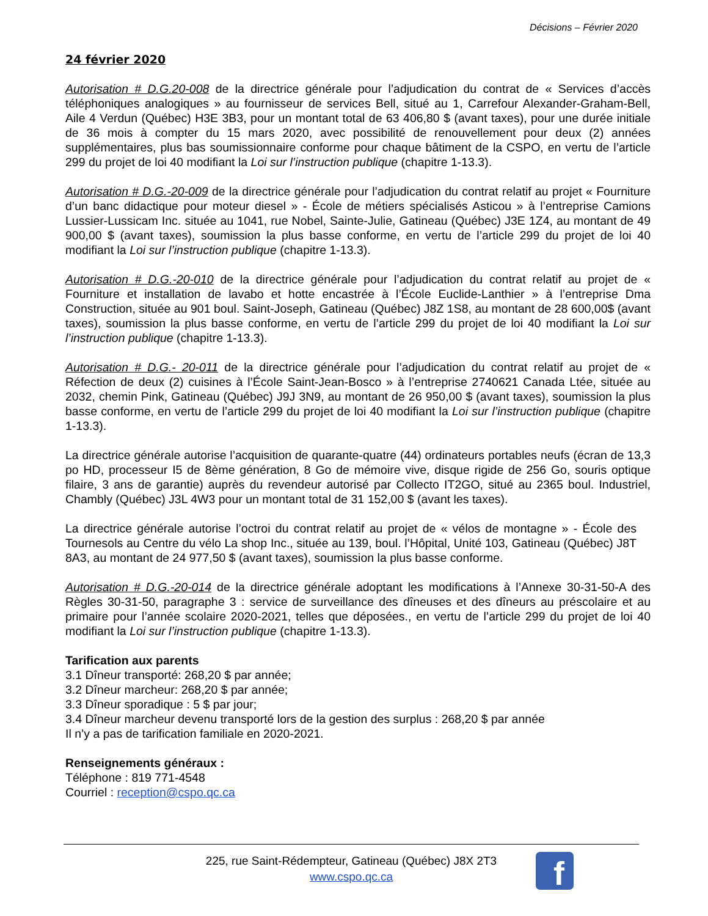Décisions – Février 2020
24 février 2020
Autorisation # D.G.20-008 de la directrice générale pour l’adjudication du contrat de « Services d’accès téléphoniques analogiques » au fournisseur de services Bell, situé au 1, Carrefour Alexander-Graham-Bell, Aile 4 Verdun (Québec) H3E 3B3, pour un montant total de 63 406,80 $ (avant taxes), pour une durée initiale de 36 mois à compter du 15 mars 2020, avec possibilité de renouvellement pour deux (2) années supplémentaires, plus bas soumissionnaire conforme pour chaque bâtiment de la CSPO, en vertu de l’article 299 du projet de loi 40 modifiant la Loi sur l’instruction publique (chapitre 1-13.3).
Autorisation # D.G.-20-009 de la directrice générale pour l’adjudication du contrat relatif au projet « Fourniture d’un banc didactique pour moteur diesel » - École de métiers spécialisés Asticou » à l’entreprise Camions Lussier-Lussicam Inc. située au 1041, rue Nobel, Sainte-Julie, Gatineau (Québec) J3E 1Z4, au montant de 49 900,00 $ (avant taxes), soumission la plus basse conforme, en vertu de l’article 299 du projet de loi 40 modifiant la Loi sur l’instruction publique (chapitre 1-13.3).
Autorisation # D.G.-20-010 de la directrice générale pour l’adjudication du contrat relatif au projet de « Fourniture et installation de lavabo et hotte encastrée à l’École Euclide-Lanthier » à l’entreprise Dma Construction, située au 901 boul. Saint-Joseph, Gatineau (Québec) J8Z 1S8, au montant de 28 600,00$ (avant taxes), soumission la plus basse conforme, en vertu de l’article 299 du projet de loi 40 modifiant la Loi sur l’instruction publique (chapitre 1-13.3).
Autorisation # D.G.- 20-011 de la directrice générale pour l’adjudication du contrat relatif au projet de « Réfection de deux (2) cuisines à l’École Saint-Jean-Bosco » à l’entreprise 2740621 Canada Ltée, située au 2032, chemin Pink, Gatineau (Québec) J9J 3N9, au montant de 26 950,00 $ (avant taxes), soumission la plus basse conforme, en vertu de l’article 299 du projet de loi 40 modifiant la Loi sur l’instruction publique (chapitre 1-13.3).
La directrice générale autorise l’acquisition de quarante-quatre (44) ordinateurs portables neufs (écran de 13,3 po HD, processeur I5 de 8ème génération, 8 Go de mémoire vive, disque rigide de 256 Go, souris optique filaire, 3 ans de garantie) auprès du revendeur autorisé par Collecto IT2GO, situé au 2365 boul. Industriel, Chambly (Québec) J3L 4W3 pour un montant total de 31 152,00 $ (avant les taxes).
La directrice générale autorise l’octroi du contrat relatif au projet de « vélos de montagne » - École des Tournesols au Centre du vélo La shop Inc., située au 139, boul. l’Hôpital, Unité 103, Gatineau (Québec) J8T 8A3, au montant de 24 977,50 $ (avant taxes), soumission la plus basse conforme.
Autorisation # D.G.-20-014 de la directrice générale adoptant les modifications à l’Annexe 30-31-50-A des Règles 30-31-50, paragraphe 3 : service de surveillance des dîneuses et des dîneurs au préscolaire et au primaire pour l’année scolaire 2020-2021, telles que déposées., en vertu de l’article 299 du projet de loi 40 modifiant la Loi sur l’instruction publique (chapitre 1-13.3).
Tarification aux parents
3.1 Dîneur transporté: 268,20 $ par année;
3.2 Dîneur marcheur: 268,20 $ par année;
3.3 Dîneur sporadique : 5 $ par jour;
3.4 Dîneur marcheur devenu transporté lors de la gestion des surplus : 268,20 $ par année
Il n’y a pas de tarification familiale en 2020-2021.
Renseignements généraux :
Téléphone : 819 771-4548
Courriel : reception@cspo.qc.ca
225, rue Saint-Rédempteur, Gatineau (Québec) J8X 2T3
www.cspo.qc.ca
f